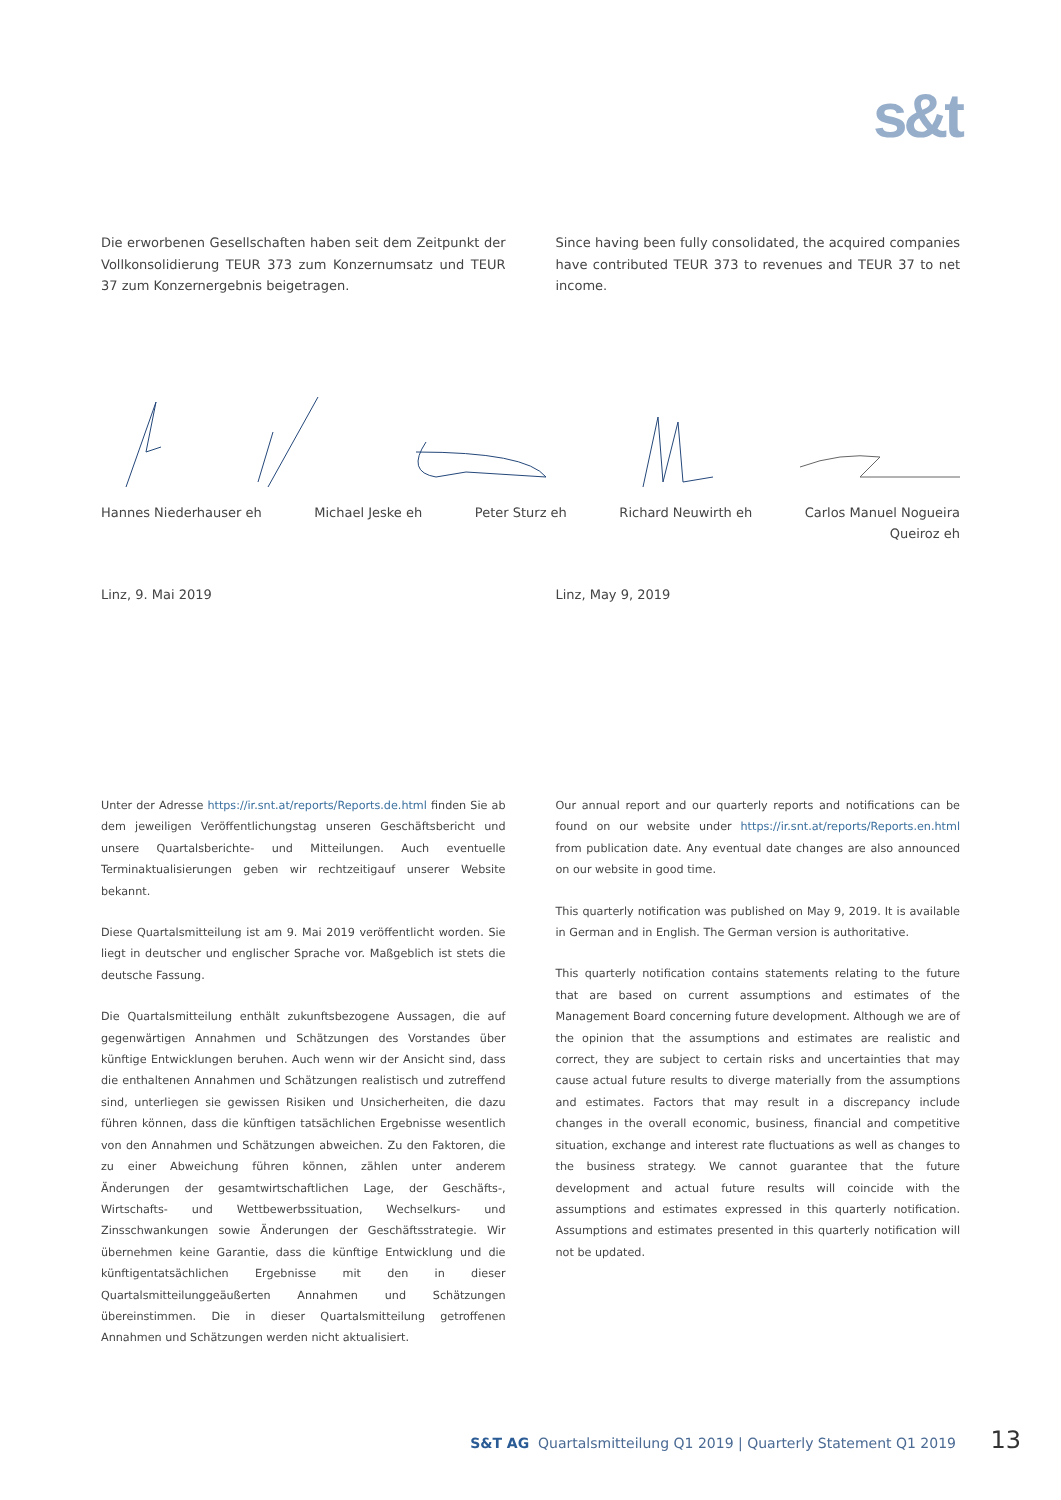s&t
Die erworbenen Gesellschaften haben seit dem Zeitpunkt der Vollkonsolidierung TEUR 373 zum Konzernumsatz und TEUR 37 zum Konzernergebnis beigetragen.
Since having been fully consolidated, the acquired companies have contributed TEUR 373 to revenues and TEUR 37 to net income.
Hannes Niederhauser eh Michael Jeske eh Peter Sturz eh Richard Neuwirth eh Carlos Manuel Nogueira
Queiroz eh
Linz, 9. Mai 2019 Linz, May 9, 2019
Unter der Adresse https://ir.snt.at/reports/Reports.de.html finden Sie ab dem jeweiligen Veröffentlichungstag unseren Geschäftsbericht und unsere Quartalsberichte- und Mitteilungen. Auch eventuelle Terminaktualisierungen geben wir rechtzeitigauf unserer Website bekannt.
Diese Quartalsmitteilung ist am 9. Mai 2019 veröffentlicht worden. Sie liegt in deutscher und englischer Sprache vor. Maßgeblich ist stets die deutsche Fassung.
Die Quartalsmitteilung enthält zukunftsbezogene Aussagen, die auf gegenwärtigen Annahmen und Schätzungen des Vorstandes über künftige Entwicklungen beruhen. Auch wenn wir der Ansicht sind, dass die enthaltenen Annahmen und Schätzungen realistisch und zutreffend sind, unterliegen sie gewissen Risiken und Unsicherheiten, die dazu führen können, dass die künftigen tatsächlichen Ergebnisse wesentlich von den Annahmen und Schätzungen abweichen. Zu den Faktoren, die zu einer Abweichung führen können, zählen unter anderem Änderungen der gesamtwirtschaftlichen Lage, der Geschäfts-, Wirtschafts- und Wettbewerbssituation, Wechselkurs- und Zinsschwankungen sowie Änderungen der Geschäftsstrategie. Wir übernehmen keine Garantie, dass die künftige Entwicklung und die künftigentatsächlichen Ergebnisse mit den in dieser Quartalsmitteilunggeäußerten Annahmen und Schätzungen übereinstimmen. Die in dieser Quartalsmitteilung getroffenen Annahmen und Schätzungen werden nicht aktualisiert.
Our annual report and our quarterly reports and notifications can be found on our website under https://ir.snt.at/reports/Reports.en.html from publication date. Any eventual date changes are also announced on our website in good time.
This quarterly notification was published on May 9, 2019. It is available in German and in English. The German version is authoritative.
This quarterly notification contains statements relating to the future that are based on current assumptions and estimates of the Management Board concerning future development. Although we are of the opinion that the assumptions and estimates are realistic and correct, they are subject to certain risks and uncertainties that may cause actual future results to diverge materially from the assumptions and estimates. Factors that may result in a discrepancy include changes in the overall economic, business, financial and competitive situation, exchange and interest rate fluctuations as well as changes to the business strategy. We cannot guarantee that the future development and actual future results will coincide with the assumptions and estimates expressed in this quarterly notification. Assumptions and estimates presented in this quarterly notification will not be updated.
S&T AG Quartalsmitteilung Q1 2019 | Quarterly Statement Q1 2019 13